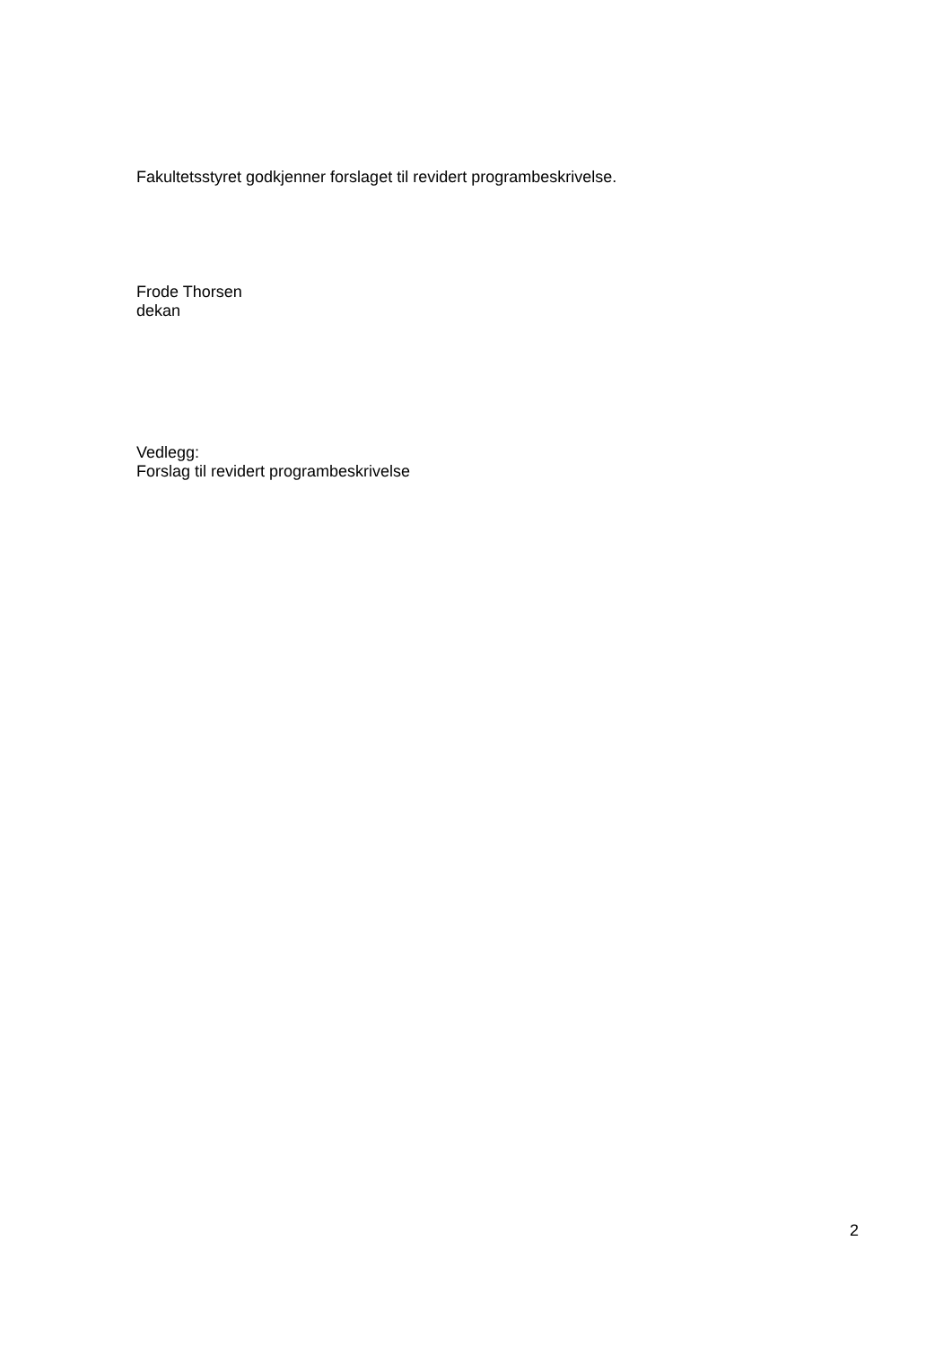Fakultetsstyret godkjenner forslaget til revidert programbeskrivelse.
Frode Thorsen
dekan
Vedlegg:
Forslag til revidert programbeskrivelse
2